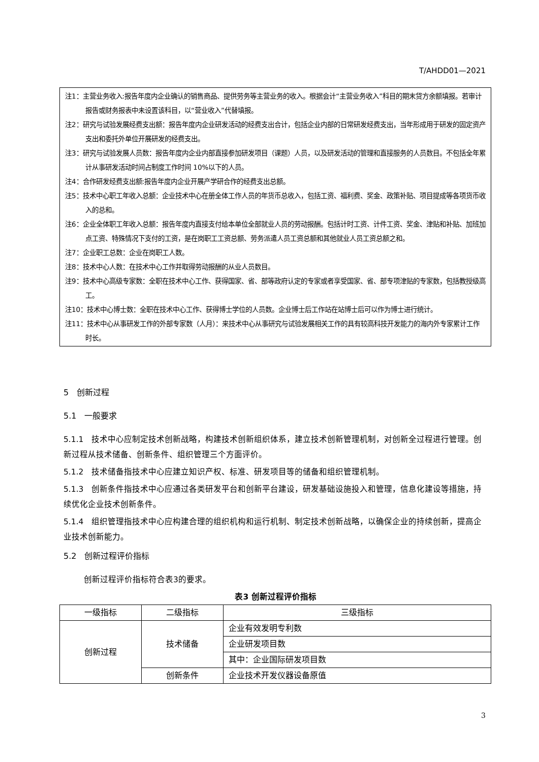T/AHDD01—2021
注1：主营业务收入:报告年度内企业确认的销售商品、提供劳务等主营业务的收入。根据会计“主营业务收入”科目的期末贷方余额填报。若审计报告或财务报表中未设置该科目，以“营业收入”代替填报。
注2：研究与试验发展经费支出额：报告年度内企业研发活动的经费支出合计，包括企业内部的日常研发经费支出，当年形成用于研发的固定资产支出和委托外单位开展研发的经费支出。
注3：研究与试验发展人员数：报告年度内企业内部直接参加研发项目（课题）人员，以及研发活动的管理和直接服务的人员数目。不包括全年累计从事研发活动时间占制度工作时间 10%以下的人员。
注4：合作研发经费支出额:报告年度内企业开展产学研合作的经费支出总额。
注5：技术中心职工年收入总额：企业技术中心在册全体工作人员的年货币总收入，包括工资、福利费、奖金、政策补贴、项目提成等各项货币收入的总和。
注6：企业全体职工年收入总额：报告年度内直接支付给本单位全部就业人员的劳动报酬。包括计时工资、计件工资、奖金、津贴和补贴、加班加点工资、特殊情况下支付的工资，是在岗职工工资总额、劳务派遣人员工资总额和其他就业人员工资总额之和。
注7：企业职工总数：企业在岗职工人数。
注8：技术中心人数：在技术中心工作并取得劳动报酬的从业人员数目。
注9：技术中心高级专家数：全职在技术中心工作、获得国家、省、部等政府认定的专家或者享受国家、省、部专项津贴的专家数，包括教授级高工。
注10：技术中心博士数：全职在技术中心工作、获得博士学位的人员数。企业博士后工作站在站博士后可以作为博士进行统计。
注11：技术中心从事研发工作的外部专家数（人月）：来技术中心从事研究与试验发展相关工作的具有较高科技开发能力的海内外专家累计工作时长。
5　创新过程
5.1　一般要求
5.1.1　技术中心应制定技术创新战略，构建技术创新组织体系，建立技术创新管理机制，对创新全过程进行管理。创新过程从技术储备、创新条件、组织管理三个方面评价。
5.1.2　技术储备指技术中心应建立知识产权、标准、研发项目等的储备和组织管理机制。
5.1.3　创新条件指技术中心应通过各类研发平台和创新平台建设，研发基础设施投入和管理，信息化建设等措施，持续优化企业技术创新条件。
5.1.4　组织管理指技术中心应构建合理的组织机构和运行机制、制定技术创新战略，以确保企业的持续创新，提高企业技术创新能力。
5.2　创新过程评价指标
创新过程评价指标符合表3的要求。
表3 创新过程评价指标
| 一级指标 | 二级指标 | 三级指标 |
| --- | --- | --- |
| 创新过程 | 技术储备 | 企业有效发明专利数 |
| | | 企业研发项目数 |
| | | 其中：企业国际研发项目数 |
| | 创新条件 | 企业技术开发仪器设备原值 |
3